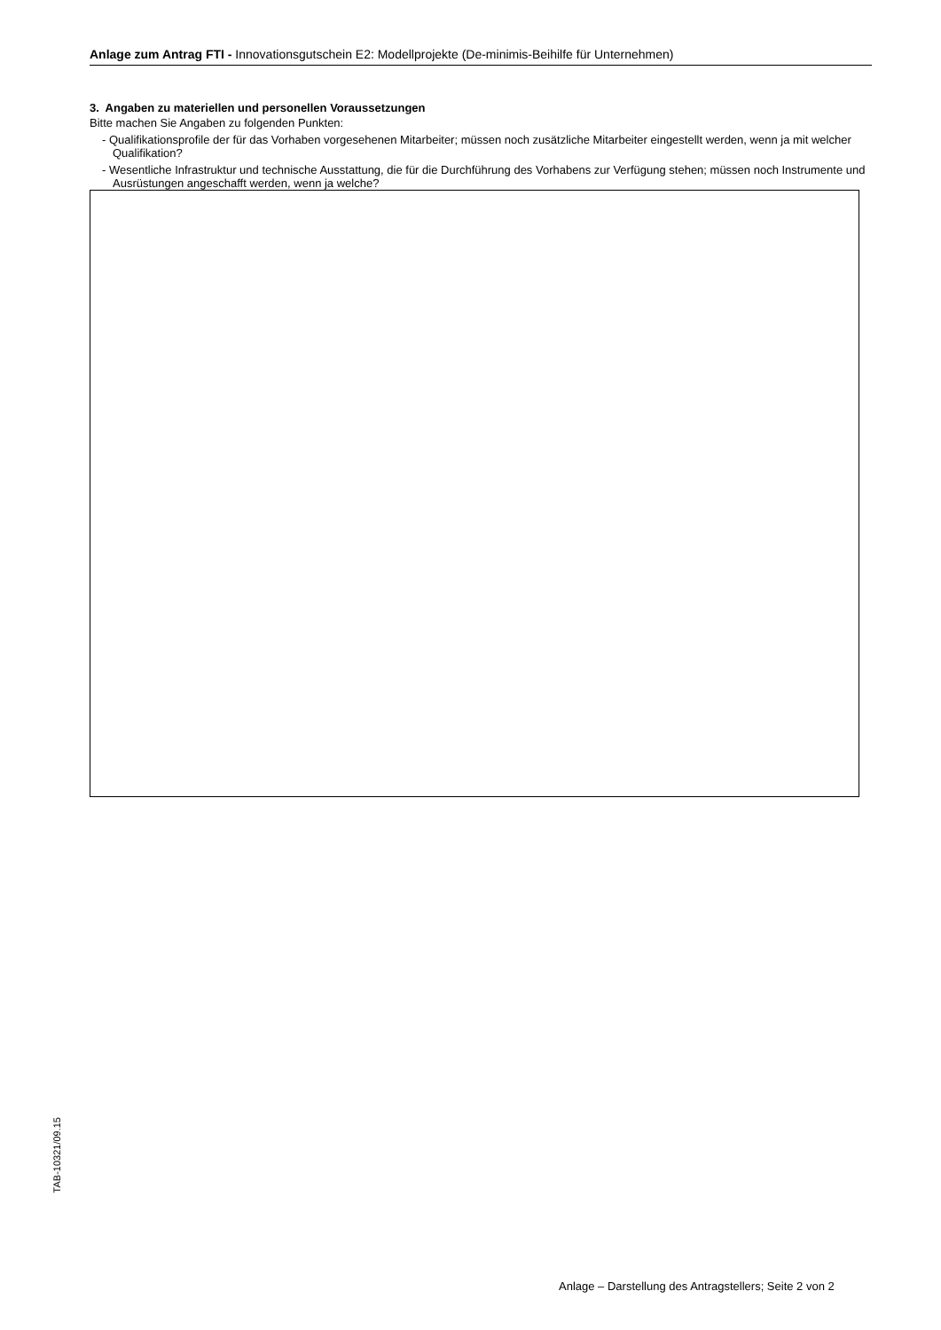Anlage zum Antrag FTI - Innovationsgutschein E2: Modellprojekte (De-minimis-Beihilfe für Unternehmen)
3. Angaben zu materiellen und personellen Voraussetzungen
Bitte machen Sie Angaben zu folgenden Punkten:
- Qualifikationsprofile der für das Vorhaben vorgesehenen Mitarbeiter; müssen noch zusätzliche Mitarbeiter eingestellt werden, wenn ja mit welcher Qualifikation?
- Wesentliche Infrastruktur und technische Ausstattung, die für die Durchführung des Vorhabens zur Verfügung stehen; müssen noch Instrumente und Ausrüstungen angeschafft werden, wenn ja welche?
TAB-10321/09.15
Anlage – Darstellung des Antragstellers; Seite 2 von 2